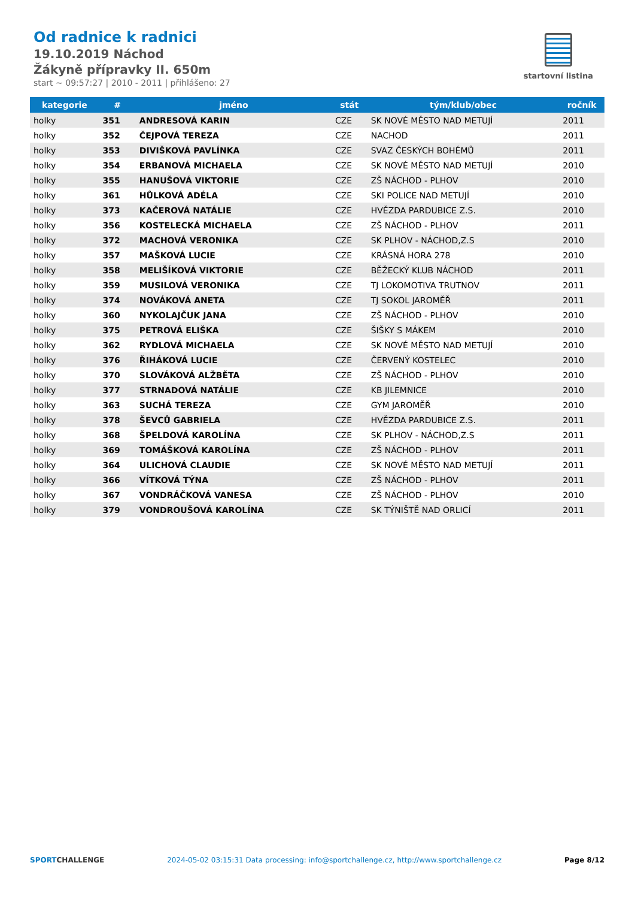Od radnice k radnici
19.10.2019 Náchod
Žákyně přípravky II. 650m
start ~ 09:57:27 | 2010 - 2011 | přihlášeno: 27
startovní listina
| kategorie | # | jméno | stát | tým/klub/obec | ročník |
| --- | --- | --- | --- | --- | --- |
| holky | 351 | ANDRESOVÁ KARIN | CZE | SK NOVÉ MĚSTO NAD METUJÍ | 2011 |
| holky | 352 | ČEJPOVÁ TEREZA | CZE | NACHOD | 2011 |
| holky | 353 | DIVIŠKOVÁ PAVLÍNKA | CZE | SVAZ ČESKÝCH BOHÉMŮ | 2011 |
| holky | 354 | ERBANOVÁ MICHAELA | CZE | SK NOVÉ MĚSTO NAD METUJÍ | 2010 |
| holky | 355 | HANUŠOVÁ VIKTORIE | CZE | ZŠ NÁCHOD - PLHOV | 2010 |
| holky | 361 | HŮLKOVÁ ADÉLA | CZE | SKI POLICE NAD METUJÍ | 2010 |
| holky | 373 | KAČEROVÁ NATÁLIE | CZE | HVĚZDA PARDUBICE Z.S. | 2010 |
| holky | 356 | KOSTELECKÁ MICHAELA | CZE | ZŠ NÁCHOD - PLHOV | 2011 |
| holky | 372 | MACHOVÁ VERONIKA | CZE | SK PLHOV - NÁCHOD,Z.S | 2010 |
| holky | 357 | MAŠKOVÁ LUCIE | CZE | KRÁSNÁ HORA 278 | 2010 |
| holky | 358 | MELIŠÍKOVÁ VIKTORIE | CZE | BĚŽECKÝ KLUB NÁCHOD | 2011 |
| holky | 359 | MUSILOVÁ VERONIKA | CZE | TJ LOKOMOTIVA TRUTNOV | 2011 |
| holky | 374 | NOVÁKOVÁ ANETA | CZE | TJ SOKOL JAROMĚŘ | 2011 |
| holky | 360 | NYKOLAJČUK JANA | CZE | ZŠ NÁCHOD - PLHOV | 2010 |
| holky | 375 | PETROVÁ ELIŠKA | CZE | ŠIŠKY S MÁKEM | 2010 |
| holky | 362 | RYDLOVÁ MICHAELA | CZE | SK NOVÉ MĚSTO NAD METUJÍ | 2010 |
| holky | 376 | ŘIHÁKOVÁ LUCIE | CZE | ČERVENÝ KOSTELEC | 2010 |
| holky | 370 | SLOVÁKOVÁ ALŽBĚTA | CZE | ZŠ NÁCHOD - PLHOV | 2010 |
| holky | 377 | STRNADOVÁ NATÁLIE | CZE | KB JILEMNICE | 2010 |
| holky | 363 | SUCHÁ TEREZA | CZE | GYM JAROMĚŘ | 2010 |
| holky | 378 | ŠEVCŮ GABRIELA | CZE | HVĚZDA PARDUBICE Z.S. | 2011 |
| holky | 368 | ŠPELDOVÁ KAROLÍNA | CZE | SK PLHOV - NÁCHOD,Z.S | 2011 |
| holky | 369 | TOMÁŠKOVÁ KAROLÍNA | CZE | ZŠ NÁCHOD - PLHOV | 2011 |
| holky | 364 | ULICHOVÁ CLAUDIE | CZE | SK NOVÉ MĚSTO NAD METUJÍ | 2011 |
| holky | 366 | VÍTKOVÁ TÝNA | CZE | ZŠ NÁCHOD - PLHOV | 2011 |
| holky | 367 | VONDRÁČKOVÁ VANESA | CZE | ZŠ NÁCHOD - PLHOV | 2010 |
| holky | 379 | VONDROUŠOVÁ KAROLÍNA | CZE | SK TÝNIŠTĚ NAD ORLICÍ | 2011 |
SPORTCHALLENGE 2024-05-02 03:15:31 Data processing: info@sportchallenge.cz, http://www.sportchallenge.cz Page 8/12